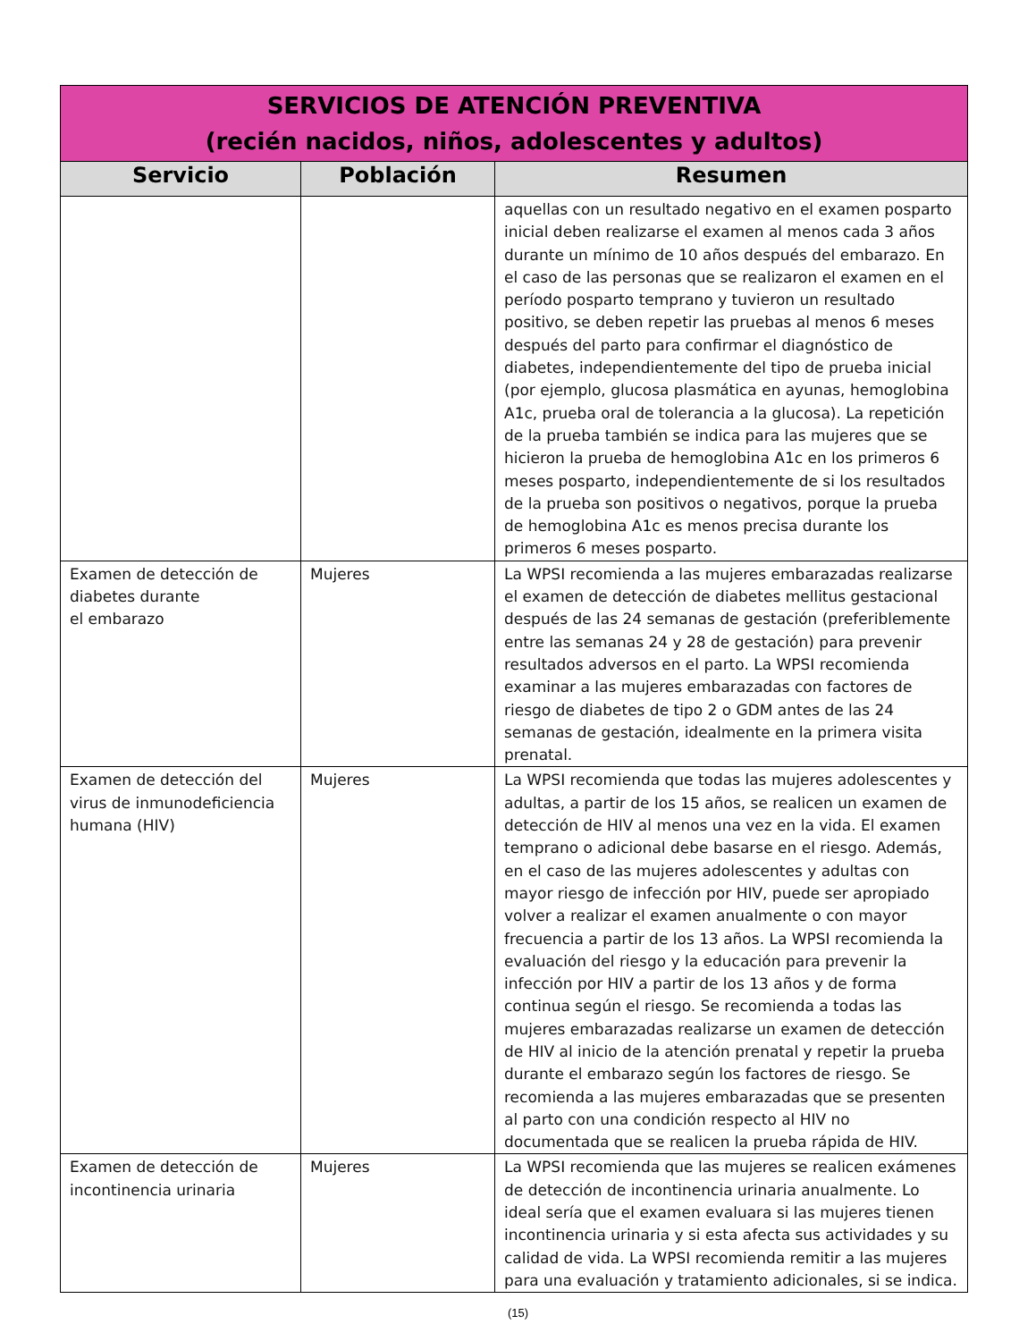| SERVICIOS DE ATENCIÓN PREVENTIVA (recién nacidos, niños, adolescentes y adultos) | | |
| --- | --- | --- |
| Servicio | Población | Resumen |
| | | aquellas con un resultado negativo en el examen posparto inicial deben realizarse el examen al menos cada 3 años durante un mínimo de 10 años después del embarazo. En el caso de las personas que se realizaron el examen en el período posparto temprano y tuvieron un resultado positivo, se deben repetir las pruebas al menos 6 meses después del parto para confirmar el diagnóstico de diabetes, independientemente del tipo de prueba inicial (por ejemplo, glucosa plasmática en ayunas, hemoglobina A1c, prueba oral de tolerancia a la glucosa). La repetición de la prueba también se indica para las mujeres que se hicieron la prueba de hemoglobina A1c en los primeros 6 meses posparto, independientemente de si los resultados de la prueba son positivos o negativos, porque la prueba de hemoglobina A1c es menos precisa durante los primeros 6 meses posparto. |
| Examen de detección de diabetes durante el embarazo | Mujeres | La WPSI recomienda a las mujeres embarazadas realizarse el examen de detección de diabetes mellitus gestacional después de las 24 semanas de gestación (preferiblemente entre las semanas 24 y 28 de gestación) para prevenir resultados adversos en el parto. La WPSI recomienda examinar a las mujeres embarazadas con factores de riesgo de diabetes de tipo 2 o GDM antes de las 24 semanas de gestación, idealmente en la primera visita prenatal. |
| Examen de detección del virus de inmunodeficiencia humana (HIV) | Mujeres | La WPSI recomienda que todas las mujeres adolescentes y adultas, a partir de los 15 años, se realicen un examen de detección de HIV al menos una vez en la vida. El examen temprano o adicional debe basarse en el riesgo. Además, en el caso de las mujeres adolescentes y adultas con mayor riesgo de infección por HIV, puede ser apropiado volver a realizar el examen anualmente o con mayor frecuencia a partir de los 13 años. La WPSI recomienda la evaluación del riesgo y la educación para prevenir la infección por HIV a partir de los 13 años y de forma continua según el riesgo. Se recomienda a todas las mujeres embarazadas realizarse un examen de detección de HIV al inicio de la atención prenatal y repetir la prueba durante el embarazo según los factores de riesgo. Se recomienda a las mujeres embarazadas que se presenten al parto con una condición respecto al HIV no documentada que se realicen la prueba rápida de HIV. |
| Examen de detección de incontinencia urinaria | Mujeres | La WPSI recomienda que las mujeres se realicen exámenes de detección de incontinencia urinaria anualmente. Lo ideal sería que el examen evaluara si las mujeres tienen incontinencia urinaria y si esta afecta sus actividades y su calidad de vida. La WPSI recomienda remitir a las mujeres para una evaluación y tratamiento adicionales, si se indica. |
(15)